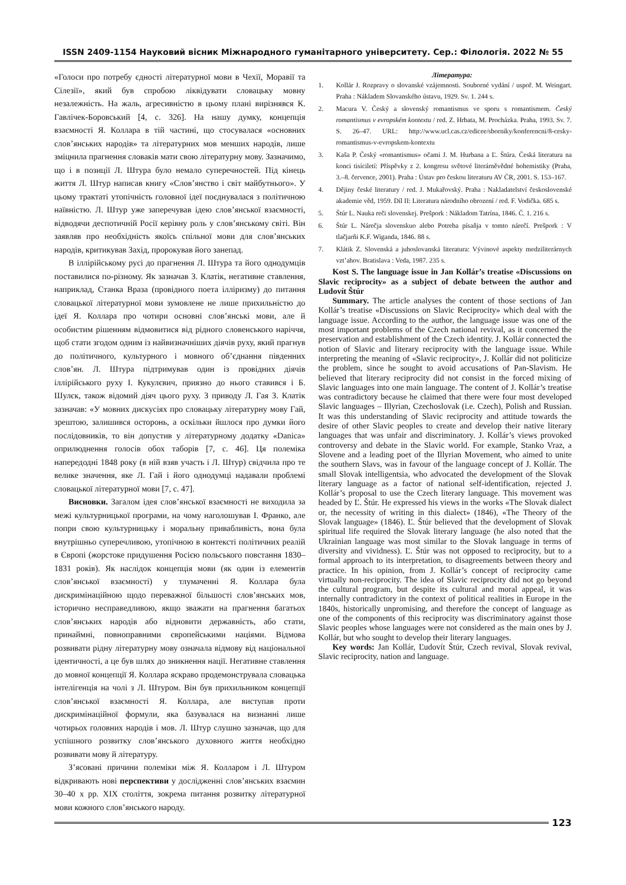ISSN 2409-1154 Науковий вісник Міжнародного гуманітарного університету. Сер.: Філологія. 2022 № 55
«Голоси про потребу єдності літературної мови в Чехії, Моравії та Сілезії», який був спробою ліквідувати словацьку мовну незалежність. На жаль, агресивністю в цьому плані вирізнявся К. Гавлічек-Боровський [4, с. 326]. На нашу думку, концепція взаємності Я. Коллара в тій частині, що стосувалася «основних слов’янських народів» та літературних мов менших народів, лише зміцнила прагнення словаків мати свою літературну мову. Зазначимо, що і в позиції Л. Штура було немало суперечностей. Під кінець життя Л. Штур написав книгу «Слов’янство і світ майбутнього». У цьому трактаті утопічність головної ідеї поєднувалася з політичною наївністю. Л. Штур уже заперечував ідею слов’янської взаємності, відводячи деспотичній Росії керівну роль у слов’янському світі. Він заявляв про необхідність якоїсь спільної мови для слов’янських народів, критикував Захід, пророкував його занепад.
В іллірійському русі до прагнення Л. Штура та його однодумців поставилися по-різному. Як зазначав З. Клатік, негативне ставлення, наприклад, Станка Враза (провідного поета ілліризму) до питання словацької літературної мови зумовлене не лише прихильністю до ідеї Я. Коллара про чотири основні слов’янські мови, але й особистим рішенням відмовитися від рідного словенського наріччя, щоб стати згодом одним із найвизначніших діячів руху, який прагнув до політичного, культурного і мовного об’єднання південних слов’ян. Л. Штура підтримував один із провідних діячів іллірійського руху І. Кукулєвич, приязно до нього ставився і Б. Шулєк, також відомий діяч цього руху. З приводу Л. Гая З. Клатік зазначав: «У мовних дискусіях про словацьку літературну мову Гай, зрештою, залишився осторонь, а оскільки йшлося про думки його послідовників, то він допустив у літературному додатку «Danica» оприлюднення голосів обох таборів [7, с. 46]. Ця полеміка напередодні 1848 року (в ній взяв участь і Л. Штур) свідчила про те велике значення, яке Л. Гай і його однодумці надавали проблемі словацької літературної мови [7, с. 47].
Висновки. Загалом ідея слов’янської взаємності не виходила за межі культурницької програми, на чому наголошував І. Франко, але попри свою культурницьку і моральну привабливість, вона була внутрішньо суперечливою, утопічною в контексті політичних реалій в Європі (жорстоке придушення Росією польського повстання 1830–1831 років). Як наслідок концепція мови (як один із елементів слов’янської взаємності) у тлумаченні Я. Коллара була дискримінаційною щодо переважної більшості слов’янських мов, історично несправедливою, якщо зважати на прагнення багатьох слов’янських народів або відновити державність, або стати, принаймні, повноправними європейськими націями. Відмова розвивати рідну літературну мову означала відмову від національної ідентичності, а це був шлях до зникнення нації. Негативне ставлення до мовної концепції Я. Коллара яскраво продемонструвала словацька інтелігенція на чолі з Л. Штуром. Він був прихильником концепції слов’янської взаємності Я. Коллара, але виступав проти дискримінаційної формули, яка базувалася на визнанні лише чотирьох головних народів і мов. Л. Штур слушно зазначав, що для успішного розвитку слов’янського духовного життя необхідно розвивати мову й літературу.
З’ясовані причини полеміки між Я. Колларом і Л. Штуром відкривають нові перспективи у дослідженні слов’янських взаємин 30–40 х рр. XIX століття, зокрема питання розвитку літературної мови кожного слов’янського народу.
Література:
1. Kollár J. Rozpravy o slovanské vzájemnosti. Souborné vydání / uspoř. M. Weingart. Praha : Nákladem Slovanského ústavu, 1929. Sv. 1. 244 s.
2. Macura V. Český a slovenský romantismus ve sporu s romantismem. Český romantismus v evropském kontextu / red. Z. Hrbata, M. Procházka. Praha, 1993. Sv. 7. S. 26–47. URL: http://www.ucl.cas.cz/edicee/sborniky/konferencni/8-cesky-romantismus-v-evropskem-kontextu
3. Kaša P. Český «romantismus» očami J. M. Hurbana a Ľ. Štúra. Česká literatura na konci tisíciletí: Příspěvky z 2. kongresu světové literárněvědné bohemistiky (Praha, 3.–8. července, 2001). Praha : Ústav pro českou literaturu AV ČR, 2001. S. 153–167.
4. Dějiny české literatury / red. J. Mukařovský. Praha : Nakladatelství československé akademie věd, 1959. Díl II: Literatura národního obrození / red. F. Vodička. 685 s.
5. Štúr L. Nauka reči slovenskej. Prešpork : Nákladom Tatrína, 1846. Č. 1. 216 s.
6. Štúr L. Nárečja slovenskuo alebo Potreba písaňja v tomto nárečí. Prešpork : V tlačjarňi K.F. Wiganda, 1846. 88 s.
7. Klátik Z. Slovenská a juhoslovanská literatura: Vývinové aspekty medziliterárnych vzt’ahov. Bratislava : Veda, 1987. 235 s.
Kost S. The language issue in Jan Kollár’s treatise «Discussions on Slavic reciprocity» as a subject of debate between the author and Ludovít Štúr
Summary. The article analyses the content of those sections of Jan Kollár’s treatise «Discussions on Slavic Reciprocity» which deal with the language issue. According to the author, the language issue was one of the most important problems of the Czech national revival, as it concerned the preservation and establishment of the Czech identity. J. Kollár connected the notion of Slavic and literary reciprocity with the language issue. While interpreting the meaning of «Slavic reciprocity», J. Kollár did not politicize the problem, since he sought to avoid accusations of Pan-Slavism. He believed that literary reciprocity did not consist in the forced mixing of Slavic languages into one main language. The content of J. Kollár’s treatise was contradictory because he claimed that there were four most developed Slavic languages – Illyrian, Czechoslovak (i.e. Czech), Polish and Russian. It was this understanding of Slavic reciprocity and attitude towards the desire of other Slavic peoples to create and develop their native literary languages that was unfair and discriminatory. J. Kollár’s views provoked controversy and debate in the Slavic world. For example, Stanko Vraz, a Slovene and a leading poet of the Illyrian Movement, who aimed to unite the southern Slavs, was in favour of the language concept of J. Kollár. The small Slovak intelligentsia, who advocated the development of the Slovak literary language as a factor of national self-identification, rejected J. Kollár’s proposal to use the Czech literary language. This movement was headed by Ľ. Štúr. He expressed his views in the works «The Slovak dialect or, the necessity of writing in this dialect» (1846), «The Theory of the Slovak language» (1846). Ľ. Štúr believed that the development of Slovak spiritual life required the Slovak literary language (he also noted that the Ukrainian language was most similar to the Slovak language in terms of diversity and vividness). Ľ. Štúr was not opposed to reciprocity, but to a formal approach to its interpretation, to disagreements between theory and practice. In his opinion, from J. Kollár’s concept of reciprocity came virtually non-reciprocity. The idea of Slavic reciprocity did not go beyond the cultural program, but despite its cultural and moral appeal, it was internally contradictory in the context of political realities in Europe in the 1840s, historically unpromising, and therefore the concept of language as one of the components of this reciprocity was discriminatory against those Slavic peoples whose languages were not considered as the main ones by J. Kollár, but who sought to develop their literary languages.
Key words: Jan Kollár, Ľudovít Štúr, Czech revival, Slovak revival, Slavic reciprocity, nation and language.
123